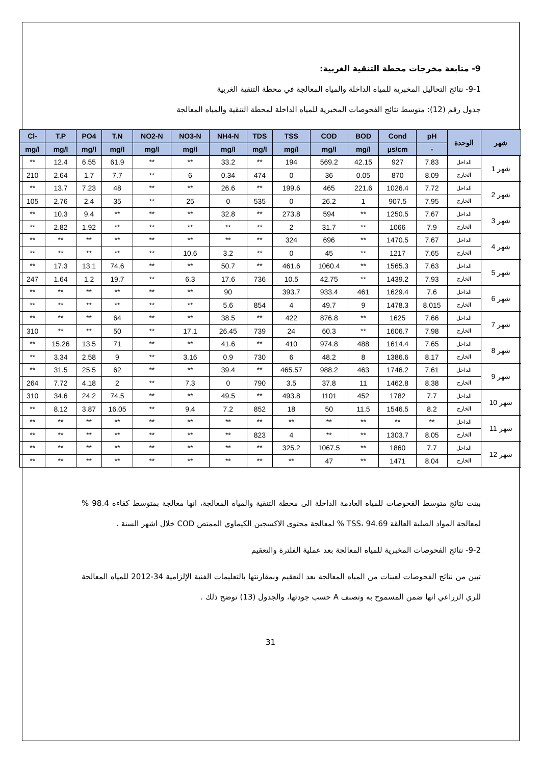9- متابعة مخرجات محطة التنقية الغربية:
9-1- نتائج التحاليل المخبرية للمياه الداخلة والمياه المعالجة في محطة التنقية الغربية
جدول رقم (12): متوسط نتائج الفحوصات المخبرية للمياه الداخلة لمحطة التنقية والمياه المعالجة
| Cl- | T.P | PO4 | T.N | NO2-N | NO3-N | NH4-N | TDS | TSS | COD | BOD | Cond | pH | الوحدة | شهر |
| --- | --- | --- | --- | --- | --- | --- | --- | --- | --- | --- | --- | --- | --- | --- |
| mg/l | mg/l | mg/l | mg/l | mg/l | mg/l | mg/l | mg/l | mg/l | mg/l | mg/l | µs/cm | - | | |
| ** | 12.4 | 6.55 | 61.9 | ** | ** | 33.2 | ** | 194 | 569.2 | 42.15 | 927 | 7.83 | الداخل | شهر 1 |
| 210 | 2.64 | 1.7 | 7.7 | ** | 6 | 0.34 | 474 | 0 | 36 | 0.05 | 870 | 8.09 | الخارج | |
| ** | 13.7 | 7.23 | 48 | ** | ** | 26.6 | ** | 199.6 | 465 | 221.6 | 1026.4 | 7.72 | الداخل | شهر 2 |
| 105 | 2.76 | 2.4 | 35 | ** | 25 | 0 | 535 | 0 | 26.2 | 1 | 907.5 | 7.95 | الخارج | |
| ** | 10.3 | 9.4 | ** | ** | ** | 32.8 | ** | 273.8 | 594 | ** | 1250.5 | 7.67 | الداخل | شهر 3 |
| ** | 2.82 | 1.92 | ** | ** | ** | ** | ** | 2 | 31.7 | ** | 1066 | 7.9 | الخارج | |
| ** | ** | ** | ** | ** | ** | ** | ** | 324 | 696 | ** | 1470.5 | 7.67 | الداخل | شهر 4 |
| ** | ** | ** | ** | ** | 10.6 | 3.2 | ** | 0 | 45 | ** | 1217 | 7.65 | الخارج | |
| ** | 17.3 | 13.1 | 74.6 | ** | ** | 50.7 | ** | 461.6 | 1060.4 | ** | 1565.3 | 7.63 | الداخل | شهر 5 |
| 247 | 1.64 | 1.2 | 19.7 | ** | 6.3 | 17.6 | 736 | 10.5 | 42.75 | ** | 1439.2 | 7.93 | الخارج | |
| ** | ** | ** | ** | ** | ** | 90 | | 393.7 | 933.4 | 461 | 1629.4 | 7.6 | الداخل | شهر 6 |
| ** | ** | ** | ** | ** | ** | 5.6 | 854 | 4 | 49.7 | 9 | 1478.3 | 8.015 | الخارج | |
| ** | ** | ** | 64 | ** | ** | 38.5 | ** | 422 | 876.8 | ** | 1625 | 7.66 | الداخل | شهر 7 |
| 310 | ** | ** | 50 | ** | 17.1 | 26.45 | 739 | 24 | 60.3 | ** | 1606.7 | 7.98 | الخارج | |
| ** | 15.26 | 13.5 | 71 | ** | ** | 41.6 | ** | 410 | 974.8 | 488 | 1614.4 | 7.65 | الداخل | شهر 8 |
| ** | 3.34 | 2.58 | 9 | ** | 3.16 | 0.9 | 730 | 6 | 48.2 | 8 | 1386.6 | 8.17 | الخارج | |
| ** | 31.5 | 25.5 | 62 | ** | ** | 39.4 | ** | 465.57 | 988.2 | 463 | 1746.2 | 7.61 | الداخل | شهر 9 |
| 264 | 7.72 | 4.18 | 2 | ** | 7.3 | 0 | 790 | 3.5 | 37.8 | 11 | 1462.8 | 8.38 | الخارج | |
| 310 | 34.6 | 24.2 | 74.5 | ** | ** | 49.5 | ** | 493.8 | 1101 | 452 | 1782 | 7.7 | الداخل | شهر 10 |
| ** | 8.12 | 3.87 | 16.05 | ** | 9.4 | 7.2 | 852 | 18 | 50 | 11.5 | 1546.5 | 8.2 | الخارج | |
| ** | ** | ** | ** | ** | ** | ** | ** | ** | ** | ** | ** | ** | الداخل | شهر 11 |
| ** | ** | ** | ** | ** | ** | ** | 823 | 4 | ** | ** | 1303.7 | 8.05 | الخارج | |
| ** | ** | ** | ** | ** | ** | ** | ** | 325.2 | 1067.5 | ** | 1860 | 7.7 | الداخل | شهر 12 |
| ** | ** | ** | ** | ** | ** | ** | ** | ** | 47 | ** | 1471 | 8.04 | الخارج | |
بينت نتائج متوسط الفحوصات للمياه العادمة الداخلة الى محطة التنقية والمياه المعالجة، انها معالجة بمتوسط كفاءه 98.4 % لمعالجة المواد الصلبة العالقة TSS، 94.69 % لمعالجة محتوى الاكسجين الكيماوي الممتص COD خلال اشهر السنة .
9-2- نتائج الفحوصات المخبرية للمياه المعالجة بعد عملية الفلترة والتعقيم
تبين من نتائج الفحوصات لعينات من المياه المعالجة بعد التعقيم وبمقارنتها بالتعليمات الفنية الإلزامية 34-2012 للمياه المعالجة للري الزراعي انها ضمن المسموح به وتصنف A حسب جودتها، والجدول (13) توضح ذلك .
31